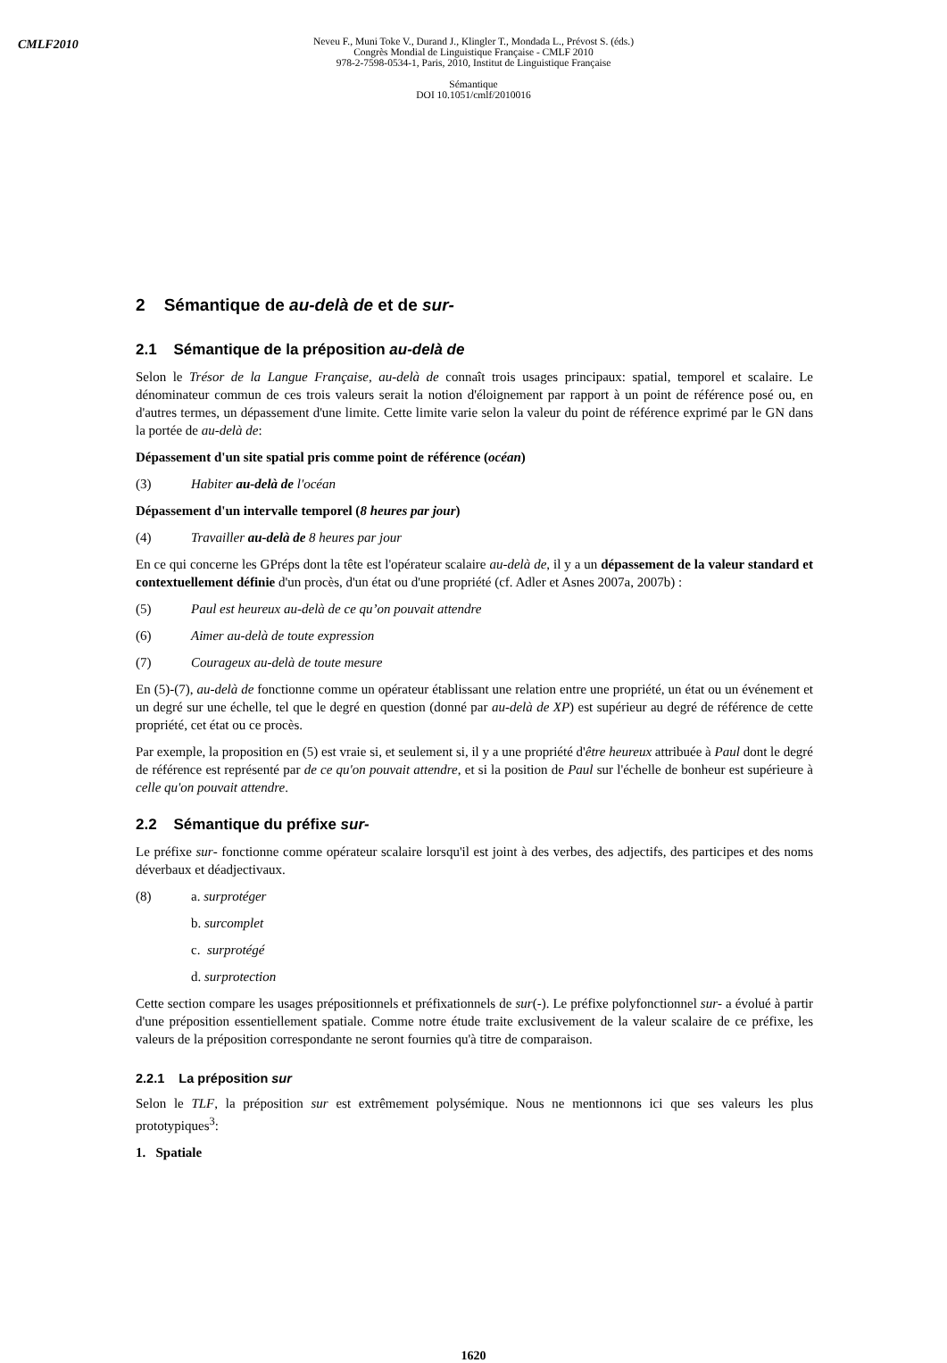CMLF2010
Neveu F., Muni Toke V., Durand J., Klingler T., Mondada L., Prévost S. (éds.)
Congrès Mondial de Linguistique Française - CMLF 2010
978-2-7598-0534-1, Paris, 2010, Institut de Linguistique Française
Sémantique
DOI 10.1051/cmlf/2010016
2 Sémantique de au-delà de et de sur-
2.1 Sémantique de la préposition au-delà de
Selon le Trésor de la Langue Française, au-delà de connaît trois usages principaux: spatial, temporel et scalaire. Le dénominateur commun de ces trois valeurs serait la notion d'éloignement par rapport à un point de référence posé ou, en d'autres termes, un dépassement d'une limite. Cette limite varie selon la valeur du point de référence exprimé par le GN dans la portée de au-delà de:
Dépassement d'un site spatial pris comme point de référence (océan)
(3) Habiter au-delà de l'océan
Dépassement d'un intervalle temporel (8 heures par jour)
(4) Travailler au-delà de 8 heures par jour
En ce qui concerne les GPréps dont la tête est l'opérateur scalaire au-delà de, il y a un dépassement de la valeur standard et contextuellement définie d'un procès, d'un état ou d'une propriété (cf. Adler et Asnes 2007a, 2007b) :
(5) Paul est heureux au-delà de ce qu’on pouvait attendre
(6) Aimer au-delà de toute expression
(7) Courageux au-delà de toute mesure
En (5)-(7), au-delà de fonctionne comme un opérateur établissant une relation entre une propriété, un état ou un événement et un degré sur une échelle, tel que le degré en question (donné par au-delà de XP) est supérieur au degré de référence de cette propriété, cet état ou ce procès.
Par exemple, la proposition en (5) est vraie si, et seulement si, il y a une propriété d'être heureux attribuée à Paul dont le degré de référence est représenté par de ce qu'on pouvait attendre, et si la position de Paul sur l'échelle de bonheur est supérieure à celle qu'on pouvait attendre.
2.2 Sémantique du préfixe sur-
Le préfixe sur- fonctionne comme opérateur scalaire lorsqu'il est joint à des verbes, des adjectifs, des participes et des noms déverbaux et déadjectivaux.
(8) a. surprotéger
b. surcomplet
c. surprotégé
d. surprotection
Cette section compare les usages prépositionnels et préfixationnels de sur(-). Le préfixe polyfonctionnel sur- a évolué à partir d'une préposition essentiellement spatiale. Comme notre étude traite exclusivement de la valeur scalaire de ce préfixe, les valeurs de la préposition correspondante ne seront fournies qu'à titre de comparaison.
2.2.1 La préposition sur
Selon le TLF, la préposition sur est extrêmement polysémique. Nous ne mentionnons ici que ses valeurs les plus prototypiques<sup>3</sup>:
1. Spatiale
1620